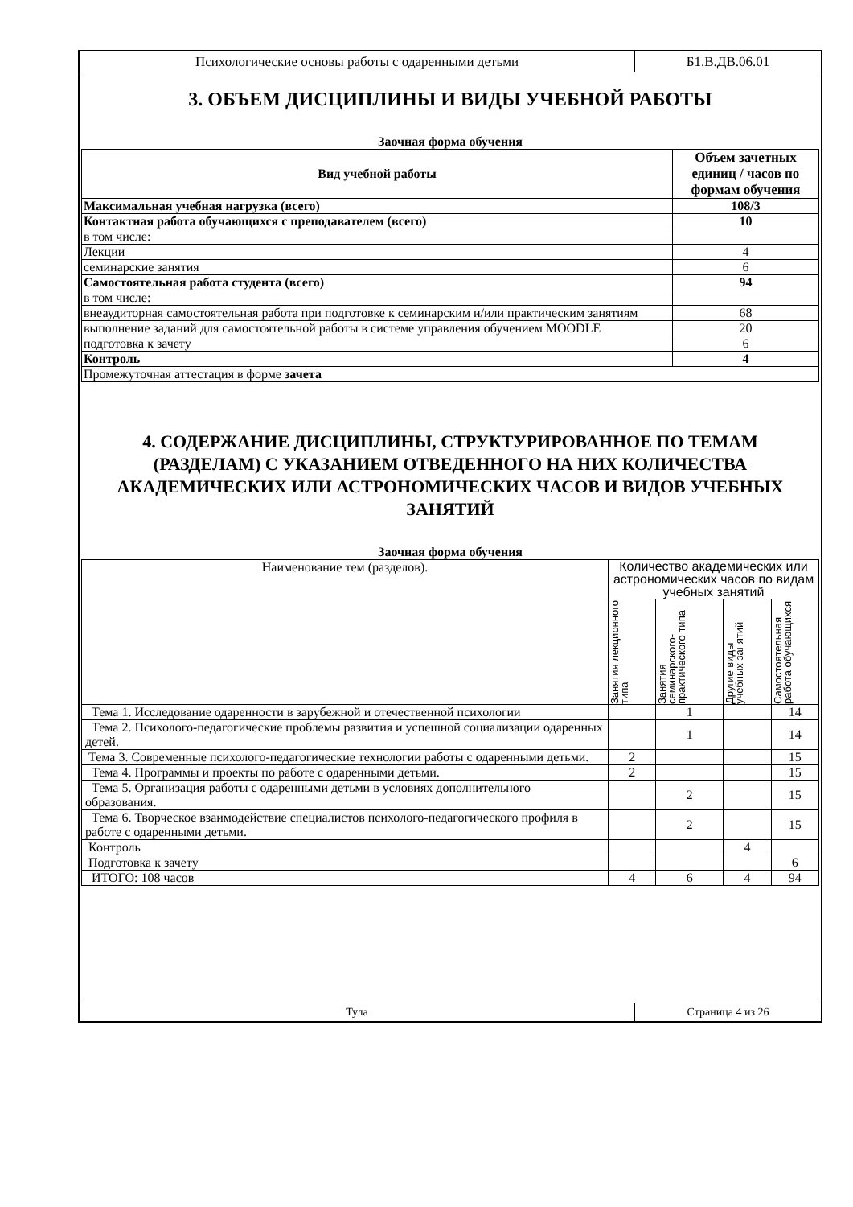Психологические основы работы с одаренными детьми Б1.В.ДВ.06.01
3. ОБЪЕМ ДИСЦИПЛИНЫ И ВИДЫ УЧЕБНОЙ РАБОТЫ
Заочная форма обучения
| Вид учебной работы | Объем зачетных единиц / часов по формам обучения |
| --- | --- |
| Максимальная учебная нагрузка (всего) | 108/3 |
| Контактная работа обучающихся с преподавателем (всего) | 10 |
| в том числе: | |
| Лекции | 4 |
| семинарские занятия | 6 |
| Самостоятельная работа студента (всего) | 94 |
| в том числе: | |
| внеаудиторная самостоятельная работа при подготовке к семинарским и/или практическим занятиям | 68 |
| выполнение заданий для самостоятельной работы в системе управления обучением MOODLE | 20 |
| подготовка к зачету | 6 |
| Контроль | 4 |
| Промежуточная аттестация в форме зачета | |
4. СОДЕРЖАНИЕ ДИСЦИПЛИНЫ, СТРУКТУРИРОВАННОЕ ПО ТЕМАМ (РАЗДЕЛАМ) С УКАЗАНИЕМ ОТВЕДЕННОГО НА НИХ КОЛИЧЕСТВА АКАДЕМИЧЕСКИХ ИЛИ АСТРОНОМИЧЕСКИХ ЧАСОВ И ВИДОВ УЧЕБНЫХ ЗАНЯТИЙ
Заочная форма обучения
| Наименование тем (разделов). | Количество академических или астрономических часов по видам учебных занятий | | | |
| --- | --- | --- | --- | --- |
| | Занятия лекционного типа | Занятия семинарского-практического типа | Другие виды учебных занятий | Самостоятельная работа обучающихся |
| Тема 1. Исследование одаренности в зарубежной и отечественной психологии | | 1 | | 14 |
| Тема 2. Психолого-педагогические проблемы развития и успешной социализации одаренных детей. | | 1 | | 14 |
| Тема 3. Современные психолого-педагогические технологии работы с одаренными детьми. | 2 | | | 15 |
| Тема 4. Программы и проекты по работе с одаренными детьми. | 2 | | | 15 |
| Тема 5. Организация работы с одаренными детьми в условиях дополнительного образования. | | 2 | | 15 |
| Тема 6. Творческое взаимодействие специалистов психолого-педагогического профиля в работе с одаренными детьми. | | 2 | | 15 |
| Контроль | | | 4 | |
| Подготовка к зачету | | | | 6 |
| ИТОГО: 108 часов | 4 | 6 | 4 | 94 |
Тула Страница 4 из 26